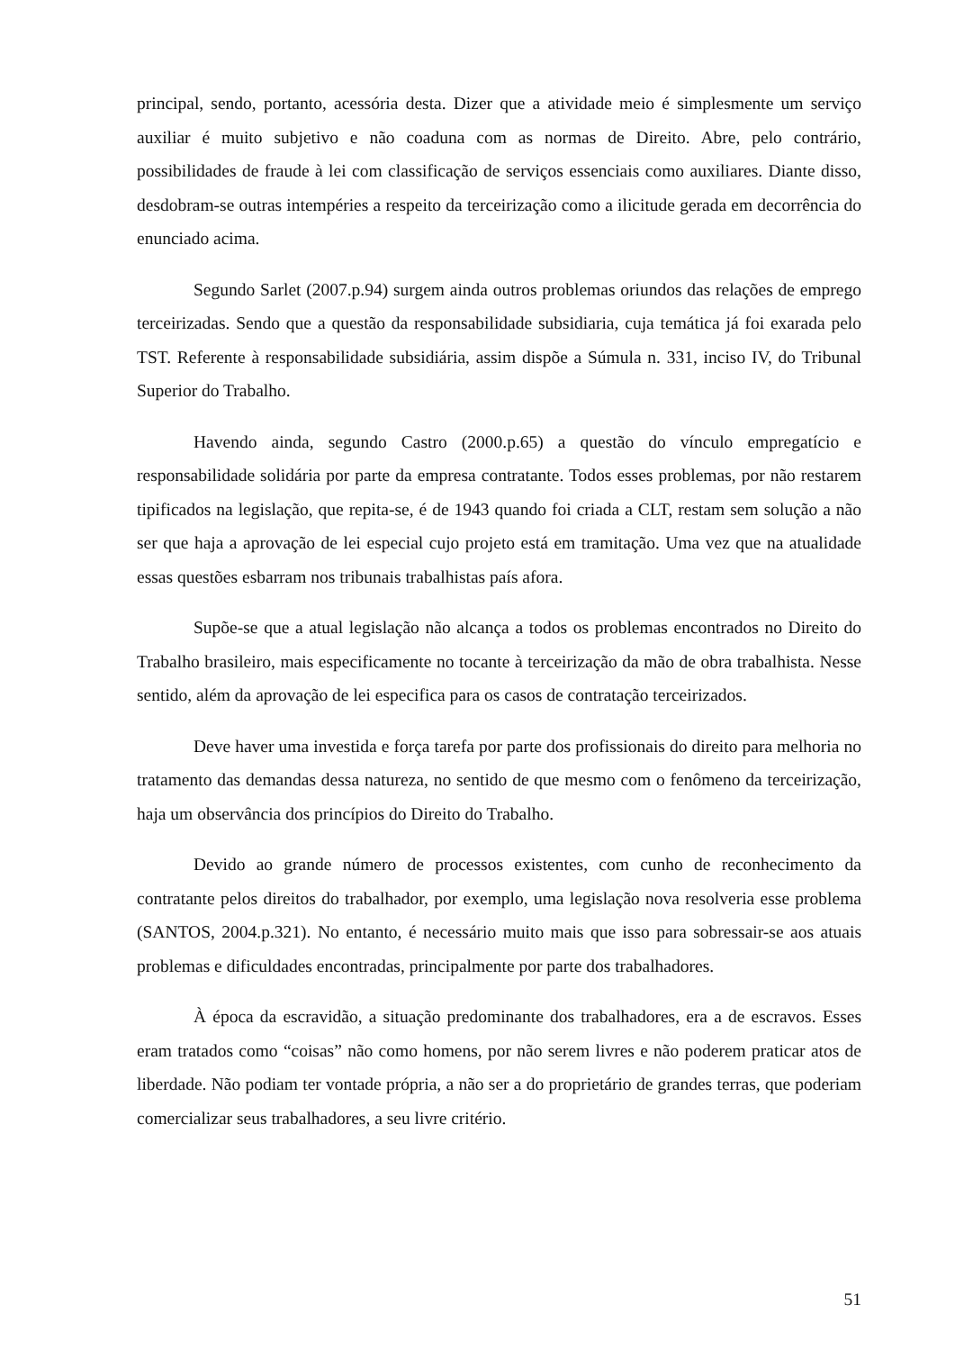principal, sendo, portanto, acessória desta. Dizer que a atividade meio é simplesmente um serviço auxiliar é muito subjetivo e não coaduna com as normas de Direito. Abre, pelo contrário, possibilidades de fraude à lei com classificação de serviços essenciais como auxiliares. Diante disso, desdobram-se outras intempéries a respeito da terceirização como a ilicitude gerada em decorrência do enunciado acima.
Segundo Sarlet (2007.p.94) surgem ainda outros problemas oriundos das relações de emprego terceirizadas. Sendo que a questão da responsabilidade subsidiaria, cuja temática já foi exarada pelo TST. Referente à responsabilidade subsidiária, assim dispõe a Súmula n. 331, inciso IV, do Tribunal Superior do Trabalho.
Havendo ainda, segundo Castro (2000.p.65) a questão do vínculo empregatício e responsabilidade solidária por parte da empresa contratante. Todos esses problemas, por não restarem tipificados na legislação, que repita-se, é de 1943 quando foi criada a CLT, restam sem solução a não ser que haja a aprovação de lei especial cujo projeto está em tramitação. Uma vez que na atualidade essas questões esbarram nos tribunais trabalhistas país afora.
Supõe-se que a atual legislação não alcança a todos os problemas encontrados no Direito do Trabalho brasileiro, mais especificamente no tocante à terceirização da mão de obra trabalhista. Nesse sentido, além da aprovação de lei especifica para os casos de contratação terceirizados.
Deve haver uma investida e força tarefa por parte dos profissionais do direito para melhoria no tratamento das demandas dessa natureza, no sentido de que mesmo com o fenômeno da terceirização, haja um observância dos princípios do Direito do Trabalho.
Devido ao grande número de processos existentes, com cunho de reconhecimento da contratante pelos direitos do trabalhador, por exemplo, uma legislação nova resolveria esse problema (SANTOS, 2004.p.321). No entanto, é necessário muito mais que isso para sobressair-se aos atuais problemas e dificuldades encontradas, principalmente por parte dos trabalhadores.
À época da escravidão, a situação predominante dos trabalhadores, era a de escravos. Esses eram tratados como “coisas” não como homens, por não serem livres e não poderem praticar atos de liberdade. Não podiam ter vontade própria, a não ser a do proprietário de grandes terras, que poderiam comercializar seus trabalhadores, a seu livre critério.
51